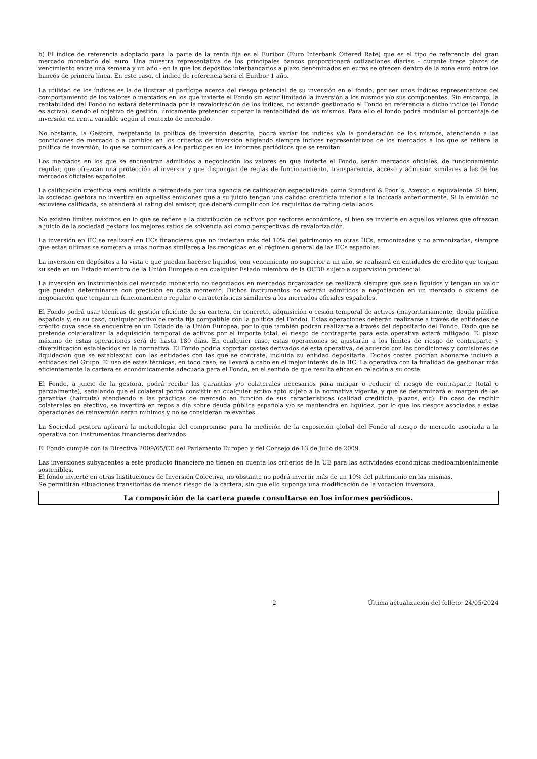b) El índice de referencia adoptado para la parte de la renta fija es el Euribor (Euro Interbank Offered Rate) que es el tipo de referencia del gran mercado monetario del euro. Una muestra representativa de los principales bancos proporcionará cotizaciones diarias - durante trece plazos de vencimiento entre una semana y un año - en la que los depósitos interbancarios a plazo denominados en euros se ofrecen dentro de la zona euro entre los bancos de primera línea. En este caso, el índice de referencia será el Euríbor 1 año.
La utilidad de los índices es la de ilustrar al partícipe acerca del riesgo potencial de su inversión en el fondo, por ser unos índices representativos del comportamiento de los valores o mercados en los que invierte el Fondo sin estar limitado la inversión a los mismos y/o sus componentes. Sin embargo, la rentabilidad del Fondo no estará determinada por la revalorización de los índices, no estando gestionado el Fondo en referencia a dicho indice (el Fondo es activo), siendo el objetivo de gestión, únicamente pretender superar la rentabilidad de los mismos. Para ello el fondo podrá modular el porcentaje de inversión en renta variable según el contexto de mercado.
No obstante, la Gestora, respetando la política de inversión descrita, podrá variar los índices y/o la ponderación de los mismos, atendiendo a las condiciones de mercado o a cambios en los criterios de inversión eligiendo siempre índices representativos de los mercados a los que se refiere la política de inversión, lo que se comunicará a los partícipes en los informes periódicos que se remitan.
Los mercados en los que se encuentran admitidos a negociación los valores en que invierte el Fondo, serán mercados oficiales, de funcionamiento regular, que ofrezcan una protección al inversor y que dispongan de reglas de funcionamiento, transparencia, acceso y admisión similares a las de los mercados oficiales españoles.
La calificación crediticia será emitida o refrendada por una agencia de calificación especializada como Standard & Poor´s, Axexor, o equivalente. Si bien, la sociedad gestora no invertirá en aquellas emisiones que a su juicio tengan una calidad crediticia inferior a la indicada anteriormente. Si la emisión no estuviese calificada, se atenderá al rating del emisor, que deberá cumplir con los requisitos de rating detallados.
No existen límites máximos en lo que se refiere a la distribución de activos por sectores económicos, si bien se invierte en aquellos valores que ofrezcan a juicio de la sociedad gestora los mejores ratios de solvencia así como perspectivas de revalorización.
La inversión en IIC se realizará en IICs financieras que no inviertan más del 10% del patrimonio en otras IICs, armonizadas y no armonizadas, siempre que estas últimas se sometan a unas normas similares a las recogidas en el régimen general de las IICs españolas.
La inversión en depósitos a la vista o que puedan hacerse líquidos, con vencimiento no superior a un año, se realizará en entidades de crédito que tengan su sede en un Estado miembro de la Unión Europea o en cualquier Estado miembro de la OCDE sujeto a supervisión prudencial.
La inversión en instrumentos del mercado monetario no negociados en mercados organizados se realizará siempre que sean líquidos y tengan un valor que puedan determinarse con precisión en cada momento. Dichos instrumentos no estarán admitidos a negociación en un mercado o sistema de negociación que tengan un funcionamiento regular o características similares a los mercados oficiales españoles.
El Fondo podrá usar técnicas de gestión eficiente de su cartera, en concreto, adquisición o cesión temporal de activos (mayoritariamente, deuda pública española y, en su caso, cualquier activo de renta fija compatible con la política del Fondo). Estas operaciones deberán realizarse a través de entidades de crédito cuya sede se encuentre en un Estado de la Unión Europea, por lo que también podrán realizarse a través del depositario del Fondo. Dado que se pretende colateralizar la adquisición temporal de activos por el importe total, el riesgo de contraparte para esta operativa estará mitigado. El plazo máximo de estas operaciones será de hasta 180 días. En cualquier caso, estas operaciones se ajustarán a los límites de riesgo de contraparte y diversificación establecidos en la normativa. El Fondo podría soportar costes derivados de esta operativa, de acuerdo con las condiciones y comisiones de liquidación que se establezcan con las entidades con las que se contrate, incluida su entidad depositaria. Dichos costes podrían abonarse incluso a entidades del Grupo. El uso de estas técnicas, en todo caso, se llevará a cabo en el mejor interés de la IIC. La operativa con la finalidad de gestionar más eficientemente la cartera es económicamente adecuada para el Fondo, en el sentido de que resulta eficaz en relación a su coste.
El Fondo, a juicio de la gestora, podrá recibir las garantías y/o colaterales necesarios para mitigar o reducir el riesgo de contraparte (total o parcialmente), señalando que el colateral podrá consistir en cualquier activo apto sujeto a la normativa vigente, y que se determinará el margen de las garantías (haircuts) atendiendo a las prácticas de mercado en función de sus características (calidad crediticia, plazos, etc). En caso de recibir colaterales en efectivo, se invertirá en repos a día sobre deuda pública española y/o se mantendrá en liquidez, por lo que los riesgos asociados a estas operaciones de reinversión serán mínimos y no se consideran relevantes.
La Sociedad gestora aplicará la metodología del compromiso para la medición de la exposición global del Fondo al riesgo de mercado asociada a la operativa con instrumentos financieros derivados.
El Fondo cumple con la Directiva 2009/65/CE del Parlamento Europeo y del Consejo de 13 de Julio de 2009.
Las inversiones subyacentes a este producto financiero no tienen en cuenta los criterios de la UE para las actividades económicas medioambientalmente sostenibles.
El fondo invierte en otras Instituciones de Inversión Colectiva, no obstante no podrá invertir más de un 10% del patrimonio en las mismas.
Se permitirán situaciones transitorias de menos riesgo de la cartera, sin que ello suponga una modificación de la vocación inversora.
La composición de la cartera puede consultarse en los informes periódicos.
2 Última actualización del folleto: 24/05/2024